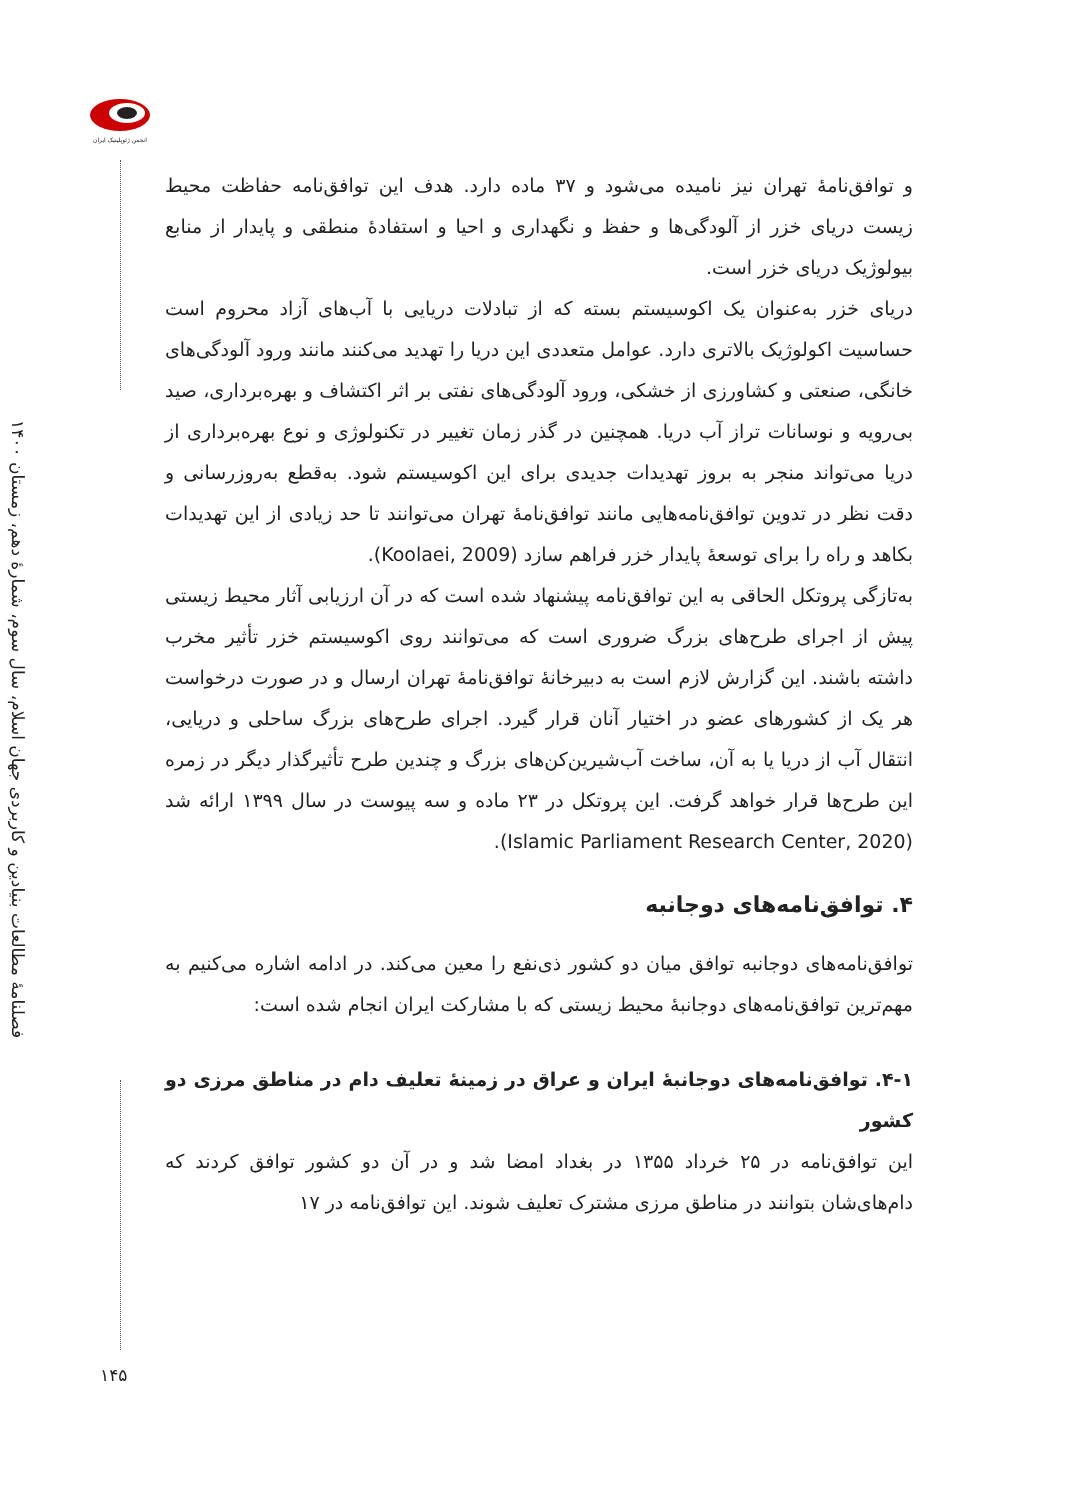انجمن ژئوپلیتیک ایران
فصلنامهٔ مطالعات بنیادین و کاربردی جهان اسلام، سال سوم، شمارهٔ دهم، زمستان ۱۴۰۰
و توافق‌نامهٔ تهران نیز نامیده می‌شود و ۳۷ ماده دارد. هدف این توافق‌نامه حفاظت محیط زیست دریای خزر از آلودگی‌ها و حفظ و نگهداری و احیا و استفادهٔ منطقی و پایدار از منابع بیولوژیک دریای خزر است.
دریای خزر به‌عنوان یک اکوسیستم بسته که از تبادلات دریایی با آب‌های آزاد محروم است حساسیت اکولوژیک بالاتری دارد. عوامل متعددی این دریا را تهدید می‌کنند مانند ورود آلودگی‌های خانگی، صنعتی و کشاورزی از خشکی، ورود آلودگی‌های نفتی بر اثر اکتشاف و بهره‌برداری، صید بی‌رویه و نوسانات تراز آب دریا. همچنین در گذر زمان تغییر در تکنولوژی و نوع بهره‌برداری از دریا می‌تواند منجر به بروز تهدیدات جدیدی برای این اکوسیستم شود. به‌قطع به‌روزرسانی و دقت نظر در تدوین توافق‌نامه‌هایی مانند توافق‌نامهٔ تهران می‌توانند تا حد زیادی از این تهدیدات بکاهد و راه را برای توسعهٔ پایدار خزر فراهم سازد (Koolaei, 2009).
به‌تازگی پروتکل الحاقی به این توافق‌نامه پیشنهاد شده است که در آن ارزیابی آثار محیط زیستی پیش از اجرای طرح‌های بزرگ ضروری است که می‌توانند روی اکوسیستم خزر تأثیر مخرب داشته باشند. این گزارش لازم است به دبیرخانهٔ توافق‌نامهٔ تهران ارسال و در صورت درخواست هر یک از کشورهای عضو در اختیار آنان قرار گیرد. اجرای طرح‌های بزرگ ساحلی و دریایی، انتقال آب از دریا یا به آن، ساخت آب‌شیرین‌کن‌های بزرگ و چندین طرح تأثیرگذار دیگر در زمره این طرح‌ها قرار خواهد گرفت. این پروتکل در ۲۳ ماده و سه پیوست در سال ۱۳۹۹ ارائه شد (Islamic Parliament Research Center, 2020).
۴. توافق‌نامه‌های دوجانبه
توافق‌نامه‌های دوجانبه توافق میان دو کشور ذی‌نفع را معین می‌کند. در ادامه اشاره می‌کنیم به مهم‌ترین توافق‌نامه‌های دوجانبهٔ محیط زیستی که با مشارکت ایران انجام شده است:
۴-۱. توافق‌نامه‌های دوجانبهٔ ایران و عراق در زمینهٔ تعلیف دام در مناطق مرزی دو کشور
این توافق‌نامه در ۲۵ خرداد ۱۳۵۵ در بغداد امضا شد و در آن دو کشور توافق کردند که دام‌های‌شان بتوانند در مناطق مرزی مشترک تعلیف شوند. این توافق‌نامه در ۱۷
۱۴۵